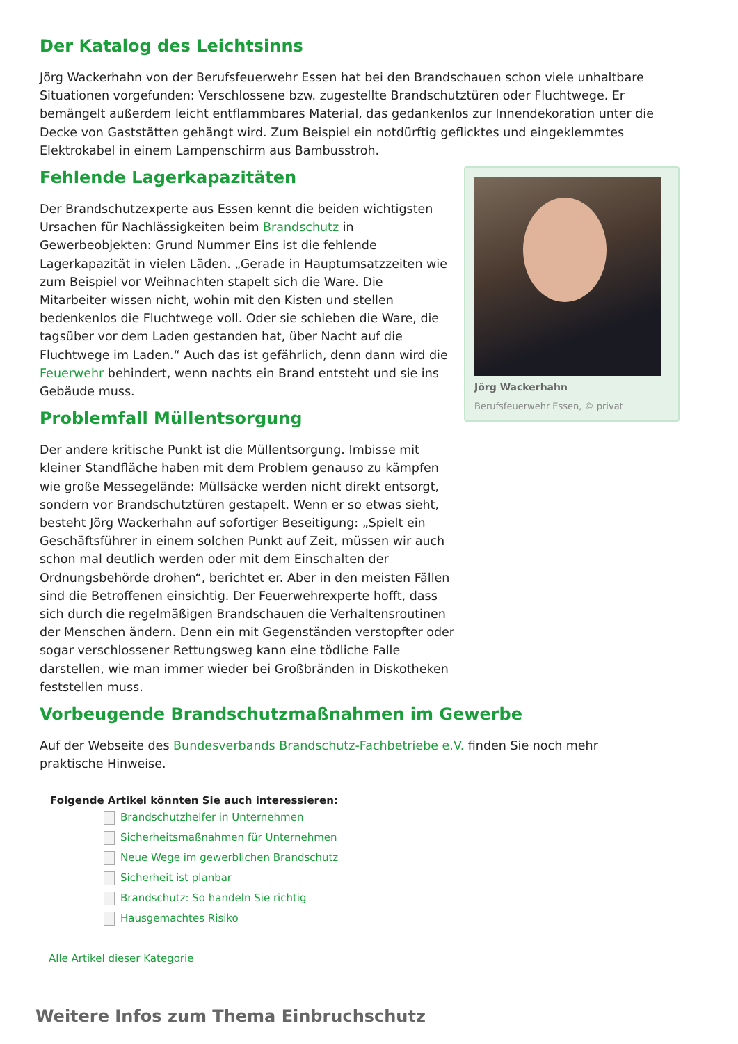Der Katalog des Leichtsinns
Jörg Wackerhahn von der Berufsfeuerwehr Essen hat bei den Brandschauen schon viele unhaltbare Situationen vorgefunden: Verschlossene bzw. zugestellte Brandschutztüren oder Fluchtwege. Er bemängelt außerdem leicht entflammbares Material, das gedankenlos zur Innendekoration unter die Decke von Gaststätten gehängt wird. Zum Beispiel ein notdürftig geflicktes und eingeklemmtes Elektrokabel in einem Lampenschirm aus Bambusstroh.
Jörg Wackerhahn
Berufsfeuerwehr Essen, © privat
Fehlende Lagerkapazitäten
Der Brandschutzexperte aus Essen kennt die beiden wichtigsten Ursachen für Nachlässigkeiten beim Brandschutz in Gewerbeobjekten: Grund Nummer Eins ist die fehlende Lagerkapazität in vielen Läden. „Gerade in Hauptumsatzzeiten wie zum Beispiel vor Weihnachten stapelt sich die Ware. Die Mitarbeiter wissen nicht, wohin mit den Kisten und stellen bedenkenlos die Fluchtwege voll. Oder sie schieben die Ware, die tagsüber vor dem Laden gestanden hat, über Nacht auf die Fluchtwege im Laden.“ Auch das ist gefährlich, denn dann wird die Feuerwehr behindert, wenn nachts ein Brand entsteht und sie ins Gebäude muss.
Problemfall Müllentsorgung
Der andere kritische Punkt ist die Müllentsorgung. Imbisse mit kleiner Standfläche haben mit dem Problem genauso zu kämpfen wie große Messegelände: Müllsäcke werden nicht direkt entsorgt, sondern vor Brandschutztüren gestapelt. Wenn er so etwas sieht, besteht Jörg Wackerhahn auf sofortiger Beseitigung: „Spielt ein Geschäftsführer in einem solchen Punkt auf Zeit, müssen wir auch schon mal deutlich werden oder mit dem Einschalten der Ordnungsbehörde drohen“, berichtet er. Aber in den meisten Fällen sind die Betroffenen einsichtig. Der Feuerwehrexperte hofft, dass sich durch die regelmäßigen Brandschauen die Verhaltensroutinen der Menschen ändern. Denn ein mit Gegenständen verstopfter oder sogar verschlossener Rettungsweg kann eine tödliche Falle darstellen, wie man immer wieder bei Großbränden in Diskotheken feststellen muss.
Vorbeugende Brandschutzmaßnahmen im Gewerbe
Auf der Webseite des Bundesverbands Brandschutz-Fachbetriebe e.V. finden Sie noch mehr praktische Hinweise.
Folgende Artikel könnten Sie auch interessieren:
Brandschutzhelfer in Unternehmen
Sicherheitsmaßnahmen für Unternehmen
Neue Wege im gewerblichen Brandschutz
Sicherheit ist planbar
Brandschutz: So handeln Sie richtig
Hausgemachtes Risiko
Alle Artikel dieser Kategorie
Weitere Infos zum Thema Einbruchschutz